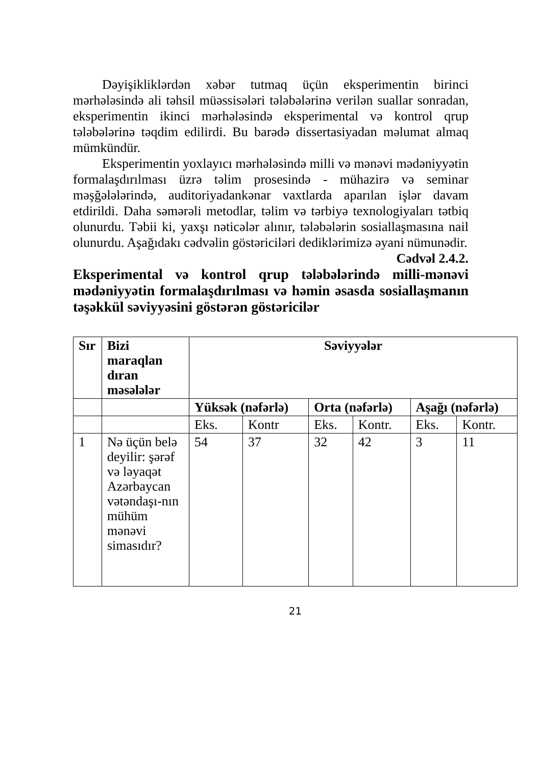Dəyişikliklərdən xəbər tutmaq üçün eksperimentin birinci mərhələsində ali təhsil müəssisələri tələbələrinə verilən suallar sonradan, eksperimentin ikinci mərhələsində eksperimental və kontrol qrup tələbələrinə təqdim edilirdi. Bu barədə dissertasiyadan məlumat almaq mümkündür.
Eksperimentin yoxlayıcı mərhələsində milli və mənəvi mədəniyyətin formalaşdırılması üzrə təlim prosesində - mühazirə və seminar məşğələlərində, auditoriyadankənar vaxtlarda aparılan işlər davam etdirildi. Daha səmərəli metodlar, təlim və tərbiyə texnologiyaları tətbiq olunurdu. Təbii ki, yaxşı nəticələr alınır, tələbələrin sosiallaşmasına nail olunurdu. Aşağıdakı cədvəlin göstəriciləri dediklərimizə əyani nümunədir.
Cədvəl 2.4.2.
Eksperimental və kontrol qrup tələbələrində milli-mənəvi mədəniyyətin formalaşdırılması və həmin əsasda sosiallaşmanın təşəkkül səviyyəsini göstərən göstəricilər
| Sır | Bizi maraqlan dıran məsələlər | Səviyyələr | | | | | |
| --- | --- | --- | --- | --- | --- | --- | --- |
| | | Yüksək (nəfərlə) | | Orta (nəfərlə) | | Aşağı (nəfərlə) | |
| | | Eks. | Kontr | Eks. | Kontr. | Eks. | Kontr. |
| 1 | Nə üçün belə deyilir: şərəf və ləyaqət Azərbaycan vətəndaşı-nın mühüm mənəvi simasıdır? | 54 | 37 | 32 | 42 | 3 | 11 |
21